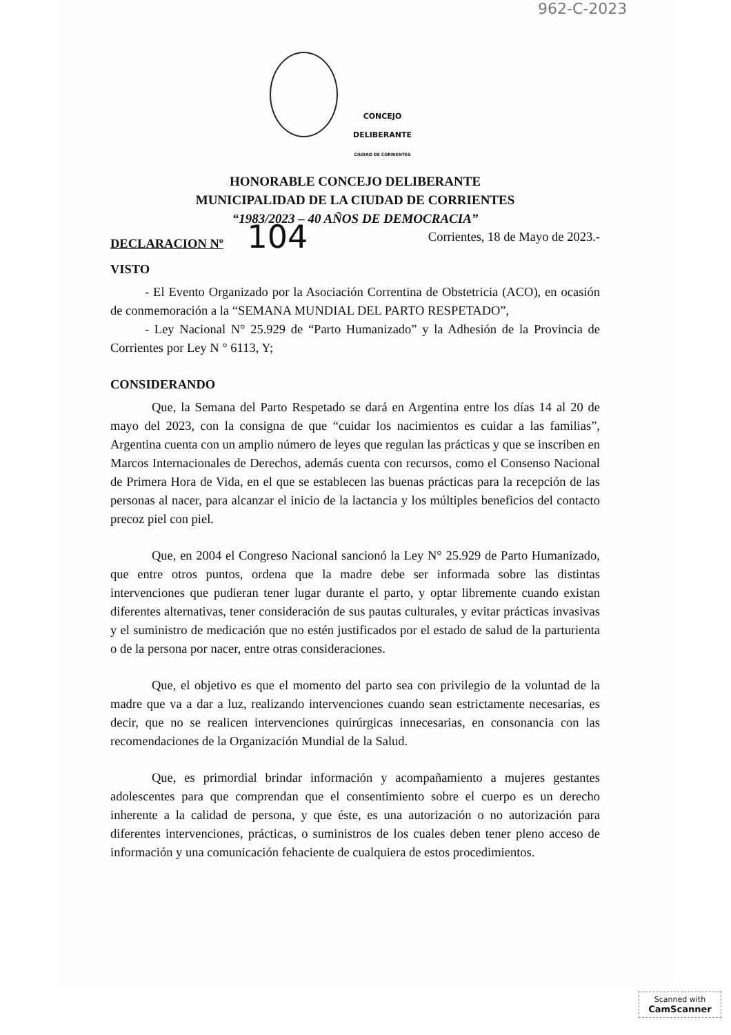962-C-2023
CONCEJO
DELIBERANTE
CIUDAD DE CORRIENTES
HONORABLE CONCEJO DELIBERANTE
MUNICIPALIDAD DE LA CIUDAD DE CORRIENTES
“1983/2023 – 40 AÑOS DE DEMOCRACIA”
DECLARACION Nº 104
Corrientes, 18 de Mayo de 2023.-
VISTO
- El Evento Organizado por la Asociación Correntina de Obstetricia (ACO), en ocasión de conmemoración a la “SEMANA MUNDIAL DEL PARTO RESPETADO”,
- Ley Nacional N° 25.929 de “Parto Humanizado” y la Adhesión de la Provincia de Corrientes por Ley N ° 6113, Y;
CONSIDERANDO
Que, la Semana del Parto Respetado se dará en Argentina entre los días 14 al 20 de mayo del 2023, con la consigna de que “cuidar los nacimientos es cuidar a las familias”, Argentina cuenta con un amplio número de leyes que regulan las prácticas y que se inscriben en Marcos Internacionales de Derechos, además cuenta con recursos, como el Consenso Nacional de Primera Hora de Vida, en el que se establecen las buenas prácticas para la recepción de las personas al nacer, para alcanzar el inicio de la lactancia y los múltiples beneficios del contacto precoz piel con piel.
Que, en 2004 el Congreso Nacional sancionó la Ley N° 25.929 de Parto Humanizado, que entre otros puntos, ordena que la madre debe ser informada sobre las distintas intervenciones que pudieran tener lugar durante el parto, y optar libremente cuando existan diferentes alternativas, tener consideración de sus pautas culturales, y evitar prácticas invasivas y el suministro de medicación que no estén justificados por el estado de salud de la parturienta o de la persona por nacer, entre otras consideraciones.
Que, el objetivo es que el momento del parto sea con privilegio de la voluntad de la madre que va a dar a luz, realizando intervenciones cuando sean estrictamente necesarias, es decir, que no se realicen intervenciones quirúrgicas innecesarias, en consonancia con las recomendaciones de la Organización Mundial de la Salud.
Que, es primordial brindar información y acompañamiento a mujeres gestantes adolescentes para que comprendan que el consentimiento sobre el cuerpo es un derecho inherente a la calidad de persona, y que éste, es una autorización o no autorización para diferentes intervenciones, prácticas, o suministros de los cuales deben tener pleno acceso de información y una comunicación fehaciente de cualquiera de estos procedimientos.
Scanned with
CamScanner